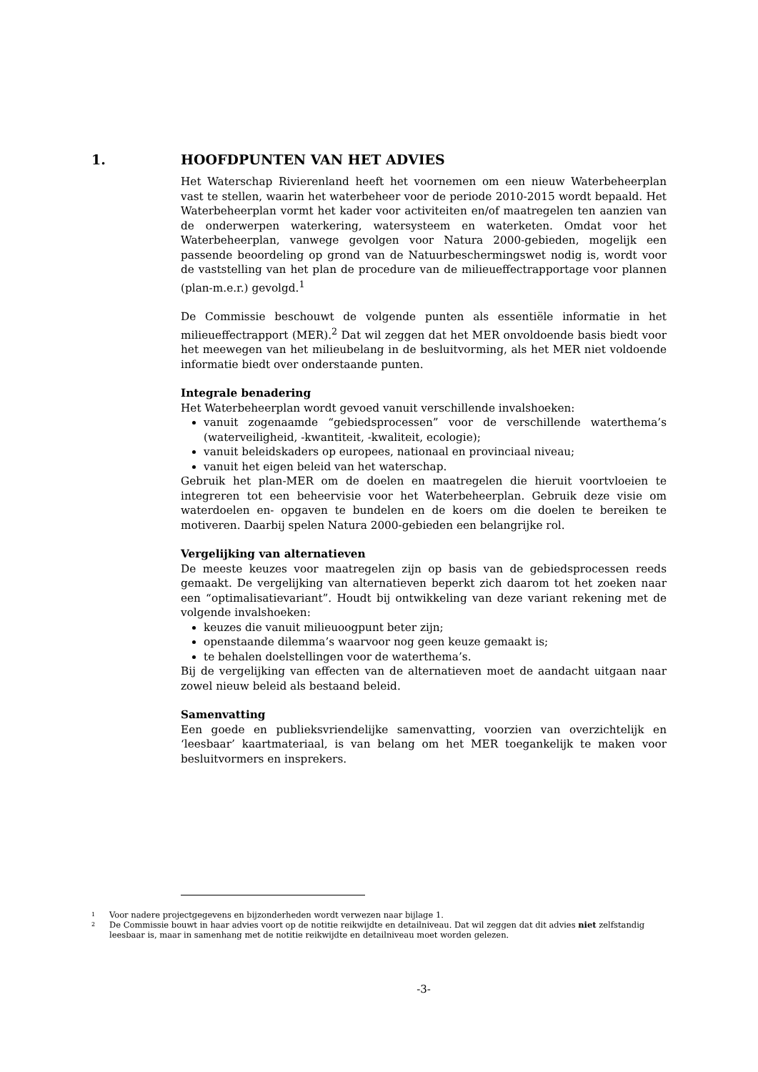1. HOOFDPUNTEN VAN HET ADVIES
Het Waterschap Rivierenland heeft het voornemen om een nieuw Waterbeheerplan vast te stellen, waarin het waterbeheer voor de periode 2010-2015 wordt bepaald. Het Waterbeheerplan vormt het kader voor activiteiten en/of maatregelen ten aanzien van de onderwerpen waterkering, watersysteem en waterketen. Omdat voor het Waterbeheerplan, vanwege gevolgen voor Natura 2000-gebieden, mogelijk een passende beoordeling op grond van de Natuurbeschermingswet nodig is, wordt voor de vaststelling van het plan de procedure van de milieueffectrapportage voor plannen (plan-m.e.r.) gevolgd.<sup>1</sup>
De Commissie beschouwt de volgende punten als essentiële informatie in het milieueffectrapport (MER).<sup>2</sup> Dat wil zeggen dat het MER onvoldoende basis biedt voor het meewegen van het milieubelang in de besluitvorming, als het MER niet voldoende informatie biedt over onderstaande punten.
Integrale benadering
Het Waterbeheerplan wordt gevoed vanuit verschillende invalshoeken:
vanuit zogenaamde “gebiedsprocessen” voor de verschillende waterthema’s (waterveiligheid, -kwantiteit, -kwaliteit, ecologie);
vanuit beleidskaders op europees, nationaal en provinciaal niveau;
vanuit het eigen beleid van het waterschap.
Gebruik het plan-MER om de doelen en maatregelen die hieruit voortvloeien te integreren tot een beheervisie voor het Waterbeheerplan. Gebruik deze visie om waterdoelen en- opgaven te bundelen en de koers om die doelen te bereiken te motiveren. Daarbij spelen Natura 2000-gebieden een belangrijke rol.
Vergelijking van alternatieven
De meeste keuzes voor maatregelen zijn op basis van de gebiedsprocessen reeds gemaakt. De vergelijking van alternatieven beperkt zich daarom tot het zoeken naar een “optimalisatievariant”. Houdt bij ontwikkeling van deze variant rekening met de volgende invalshoeken:
keuzes die vanuit milieuoogpunt beter zijn;
openstaande dilemma’s waarvoor nog geen keuze gemaakt is;
te behalen doelstellingen voor de waterthema’s.
Bij de vergelijking van effecten van de alternatieven moet de aandacht uitgaan naar zowel nieuw beleid als bestaand beleid.
Samenvatting
Een goede en publieksvriendelijke samenvatting, voorzien van overzichtelijk en ‘leesbaar’ kaartmateriaal, is van belang om het MER toegankelijk te maken voor besluitvormers en insprekers.
1 Voor nadere projectgegevens en bijzonderheden wordt verwezen naar bijlage 1.
2 De Commissie bouwt in haar advies voort op de notitie reikwijdte en detailniveau. Dat wil zeggen dat dit advies niet zelfstandig leesbaar is, maar in samenhang met de notitie reikwijdte en detailniveau moet worden gelezen.
-3-